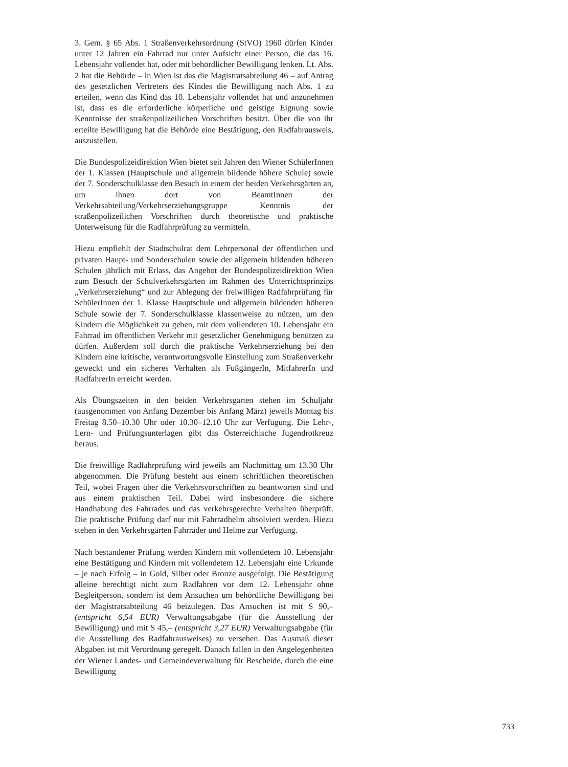3. Gem. § 65 Abs. 1 Straßenverkehrsordnung (StVO) 1960 dürfen Kinder unter 12 Jahren ein Fahrrad nur unter Aufsicht einer Person, die das 16. Lebensjahr vollendet hat, oder mit behördlicher Bewilligung lenken. Lt. Abs. 2 hat die Behörde – in Wien ist das die Magistratsabteilung 46 – auf Antrag des gesetzlichen Vertreters des Kindes die Bewilligung nach Abs. 1 zu erteilen, wenn das Kind das 10. Lebensjahr vollendet hat und anzunehmen ist, dass es die erforderliche körperliche und geistige Eignung sowie Kenntnisse der straßenpolizeilichen Vorschriften besitzt. Über die von ihr erteilte Bewilligung hat die Behörde eine Bestätigung, den Radfahrausweis, auszustellen.
Die Bundespolizeidirektion Wien bietet seit Jahren den Wiener SchülerInnen der 1. Klassen (Hauptschule und allgemein bildende höhere Schule) sowie der 7. Sonderschulklasse den Besuch in einem der beiden Verkehrsgärten an, um ihnen dort von BeamtInnen der Verkehrsabteilung/Verkehrserziehungsgruppe Kenntnis der straßenpolizeilichen Vorschriften durch theoretische und praktische Unterweisung für die Radfahrprüfung zu vermitteln.
Hiezu empfiehlt der Stadtschulrat dem Lehrpersonal der öffentlichen und privaten Haupt- und Sonderschulen sowie der allgemein bildenden höheren Schulen jährlich mit Erlass, das Angebot der Bundespolizeidirektion Wien zum Besuch der Schulverkehrsgärten im Rahmen des Unterrichtsprinzips „Verkehrserziehung“ und zur Ablegung der freiwilligen Radfahrprüfung für SchülerInnen der 1. Klasse Hauptschule und allgemein bildenden höheren Schule sowie der 7. Sonderschulklasse klassenweise zu nützen, um den Kindern die Möglichkeit zu geben, mit dem vollendeten 10. Lebensjahr ein Fahrrad im öffentlichen Verkehr mit gesetzlicher Genehmigung benützen zu dürfen. Außerdem soll durch die praktische Verkehrserziehung bei den Kindern eine kritische, verantwortungsvolle Einstellung zum Straßenverkehr geweckt und ein sicheres Verhalten als FußgängerIn, MitfahrerIn und RadfahrerIn erreicht werden.
Als Übungszeiten in den beiden Verkehrsgärten stehen im Schuljahr (ausgenommen von Anfang Dezember bis Anfang März) jeweils Montag bis Freitag 8.50–10.30 Uhr oder 10.30–12.10 Uhr zur Verfügung. Die Lehr-, Lern- und Prüfungsunterlagen gibt das Österreichische Jugendrotkreuz heraus.
Die freiwillige Radfahrprüfung wird jeweils am Nachmittag um 13.30 Uhr abgenommen. Die Prüfung besteht aus einem schriftlichen theoretischen Teil, wobei Fragen über die Verkehrsvorschriften zu beantworten sind und aus einem praktischen Teil. Dabei wird insbesondere die sichere Handhabung des Fahrrades und das verkehrsgerechte Verhalten überprüft. Die praktische Prüfung darf nur mit Fahrradhelm absolviert werden. Hiezu stehen in den Verkehrsgärten Fahrräder und Helme zur Verfügung.
Nach bestandener Prüfung werden Kindern mit vollendetem 10. Lebensjahr eine Bestätigung und Kindern mit vollendetem 12. Lebensjahr eine Urkunde – je nach Erfolg – in Gold, Silber oder Bronze ausgefolgt. Die Bestätigung alleine berechtigt nicht zum Radfahren vor dem 12. Lebensjahr ohne Begleitperson, sondern ist dem Ansuchen um behördliche Bewilligung bei der Magistratsabteilung 46 beizulegen. Das Ansuchen ist mit S 90,– (entspricht 6,54 EUR) Verwaltungsabgabe (für die Ausstellung der Bewilligung) und mit S 45,– (entspricht 3,27 EUR) Verwaltungsabgabe (für die Ausstellung des Radfahrausweises) zu versehen. Das Ausmaß dieser Abgaben ist mit Verordnung geregelt. Danach fallen in den Angelegenheiten der Wiener Landes- und Gemeindeverwaltung für Bescheide, durch die eine Bewilligung
733